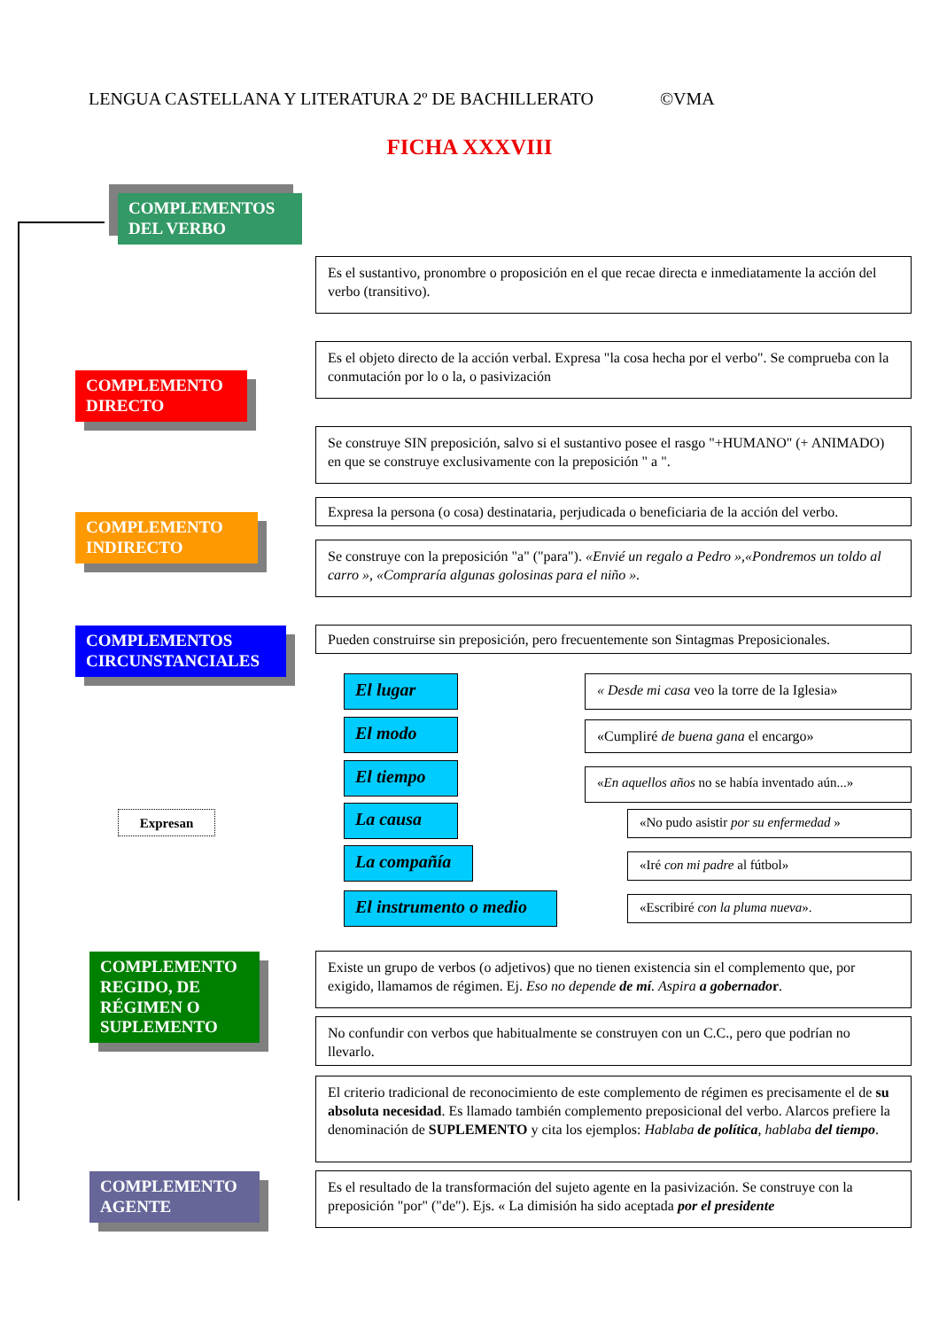LENGUA CASTELLANA Y LITERATURA 2º DE BACHILLERATO ©VMA
FICHA XXXVIII
COMPLEMENTOS DEL VERBO
COMPLEMENTO DIRECTO
Es el sustantivo, pronombre o proposición en el que recae directa e inmediatamente la acción del verbo (transitivo).
Es el objeto directo de la acción verbal. Expresa "la cosa hecha por el verbo". Se comprueba con la conmutación por lo o la, o pasivización
Se construye SIN preposición, salvo si el sustantivo posee el rasgo "+HUMANO" (+ ANIMADO) en que se construye exclusivamente con la preposición " a ".
COMPLEMENTO INDIRECTO
Expresa la persona (o cosa) destinataria, perjudicada o beneficiaria de la acción del verbo.
Se construye con la preposición "a" ("para"). «Envié un regalo a Pedro »,«Pondremos un toldo al carro », «Compraría algunas golosinas para el niño ».
COMPLEMENTOS CIRCUNSTANCIALES
Pueden construirse sin preposición, pero frecuentemente son Sintagmas Preposicionales.
Expresan
El lugar
« Desde mi casa veo la torre de la Iglesia»
El modo «Cumpliré de buena gana el encargo»
El tiempo
«En aquellos años no se había inventado aún...»
La causa
«No pudo asistir por su enfermedad »
La compañía «Iré con mi padre al fútbol»
El instrumento o medio
«Escribiré con la pluma nueva».
COMPLEMENTO REGIDO, DE RÉGIMEN O SUPLEMENTO
Existe un grupo de verbos (o adjetivos) que no tienen existencia sin el complemento que, por exigido, llamamos de régimen. Ej. Eso no depende de mí. Aspira a gobernado r.
No confundir con verbos que habitualmente se construyen con un C.C., pero que podrían no llevarlo.
El criterio tradicional de reconocimiento de este complemento de régimen es precisamente el de su absoluta necesidad. Es llamado también complemento preposicional del verbo. Alarcos prefiere la denominación de SUPLEMENTO y cita los ejemplos: Hablaba de política, hablaba del tiempo.
COMPLEMENTO AGENTE
Es el resultado de la transformación del sujeto agente en la pasivización. Se construye con la preposición "por" ("de"). Ejs. « La dimisión ha sido aceptada por el presidente